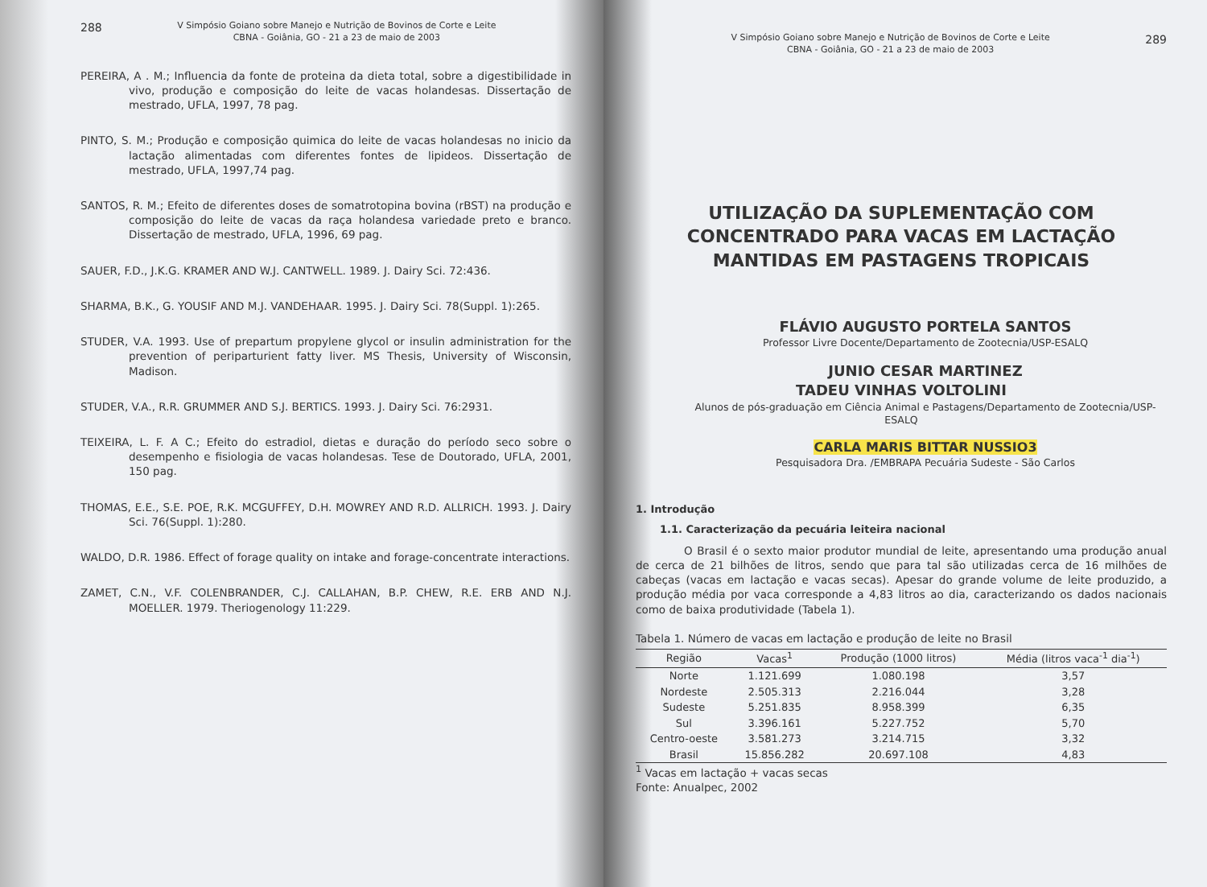288 V Simpósio Goiano sobre Manejo e Nutrição de Bovinos de Corte e Leite
CBNA - Goiânia, GO - 21 a 23 de maio de 2003
PEREIRA, A . M.; Influencia da fonte de proteina da dieta total, sobre a digestibilidade in vivo, produção e composição do leite de vacas holandesas. Dissertação de mestrado, UFLA, 1997, 78 pag.
PINTO, S. M.; Produção e composição quimica do leite de vacas holandesas no inicio da lactação alimentadas com diferentes fontes de lipideos. Dissertação de mestrado, UFLA, 1997,74 pag.
SANTOS, R. M.; Efeito de diferentes doses de somatrotopina bovina (rBST) na produção e composição do leite de vacas da raça holandesa variedade preto e branco. Dissertação de mestrado, UFLA, 1996, 69 pag.
SAUER, F.D., J.K.G. KRAMER AND W.J. CANTWELL. 1989. J. Dairy Sci. 72:436.
SHARMA, B.K., G. YOUSIF AND M.J. VANDEHAAR. 1995. J. Dairy Sci. 78(Suppl. 1):265.
STUDER, V.A. 1993. Use of prepartum propylene glycol or insulin administration for the prevention of periparturient fatty liver. MS Thesis, University of Wisconsin, Madison.
STUDER, V.A., R.R. GRUMMER AND S.J. BERTICS. 1993. J. Dairy Sci. 76:2931.
TEIXEIRA, L. F. A C.; Efeito do estradiol, dietas e duração do período seco sobre o desempenho e fisiologia de vacas holandesas. Tese de Doutorado, UFLA, 2001, 150 pag.
THOMAS, E.E., S.E. POE, R.K. MCGUFFEY, D.H. MOWREY AND R.D. ALLRICH. 1993. J. Dairy Sci. 76(Suppl. 1):280.
WALDO, D.R. 1986. Effect of forage quality on intake and forage-concentrate interactions.
ZAMET, C.N., V.F. COLENBRANDER, C.J. CALLAHAN, B.P. CHEW, R.E. ERB AND N.J. MOELLER. 1979. Theriogenology 11:229.
289 V Simpósio Goiano sobre Manejo e Nutrição de Bovinos de Corte e Leite
CBNA - Goiânia, GO - 21 a 23 de maio de 2003
UTILIZAÇÃO DA SUPLEMENTAÇÃO COM CONCENTRADO PARA VACAS EM LACTAÇÃO MANTIDAS EM PASTAGENS TROPICAIS
FLÁVIO AUGUSTO PORTELA SANTOS
Professor Livre Docente/Departamento de Zootecnia/USP-ESALQ
JUNIO CESAR MARTINEZ
TADEU VINHAS VOLTOLINI
Alunos de pós-graduação em Ciência Animal e Pastagens/Departamento de Zootecnia/USP-ESALQ
CARLA MARIS BITTAR NUSSIO3
Pesquisadora Dra. /EMBRAPA Pecuária Sudeste - São Carlos
1. Introdução
1.1. Caracterização da pecuária leiteira nacional
O Brasil é o sexto maior produtor mundial de leite, apresentando uma produção anual de cerca de 21 bilhões de litros, sendo que para tal são utilizadas cerca de 16 milhões de cabeças (vacas em lactação e vacas secas). Apesar do grande volume de leite produzido, a produção média por vaca corresponde a 4,83 litros ao dia, caracterizando os dados nacionais como de baixa produtividade (Tabela 1).
Tabela 1. Número de vacas em lactação e produção de leite no Brasil
| Região | Vacas<sup>1</sup> | Produção (1000 litros) | Média (litros vaca<sup>-1</sup> dia<sup>-1</sup>) |
| --- | --- | --- | --- |
| Norte | 1.121.699 | 1.080.198 | 3,57 |
| Nordeste | 2.505.313 | 2.216.044 | 3,28 |
| Sudeste | 5.251.835 | 8.958.399 | 6,35 |
| Sul | 3.396.161 | 5.227.752 | 5,70 |
| Centro-oeste | 3.581.273 | 3.214.715 | 3,32 |
| Brasil | 15.856.282 | 20.697.108 | 4,83 |
<sup>1</sup> Vacas em lactação + vacas secas
Fonte: Anualpec, 2002